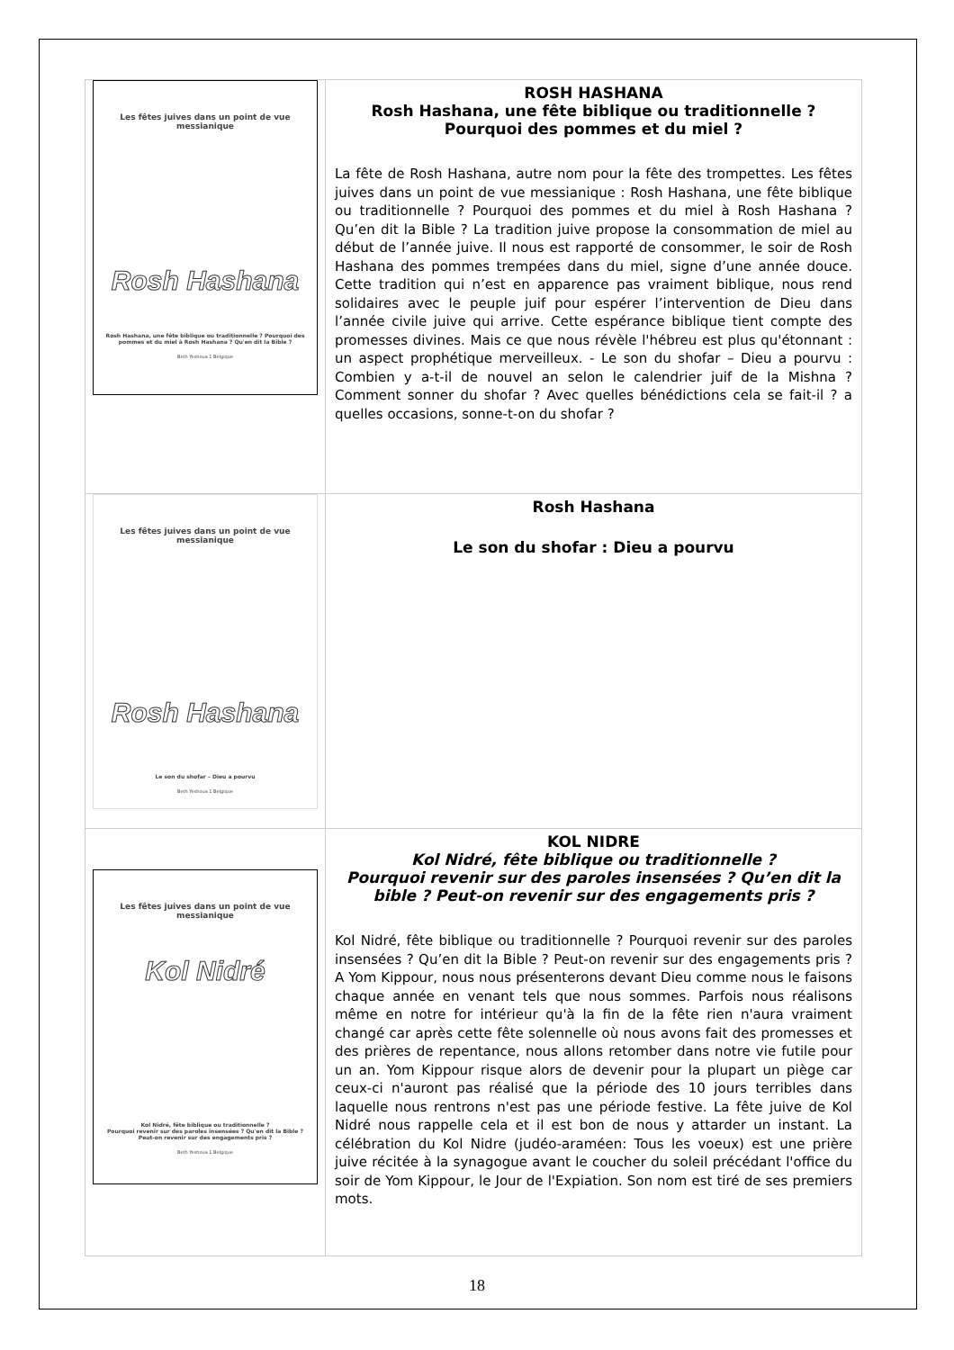| Les fêtes juives dans un point de vue messianique Rosh Hashana Rosh Hashana, une fête biblique ou traditionnelle ? Pourquoi des pommes et du miel à Rosh Hashana ? Qu'en dit la Bible ? Beth Yeshoua 1 Belgique | ROSH HASHANA Rosh Hashana, une fête biblique ou traditionnelle ? Pourquoi des pommes et du miel ? La fête de Rosh Hashana, autre nom pour la fête des trompettes. Les fêtes juives dans un point de vue messianique : Rosh Hashana, une fête biblique ou traditionnelle ? Pourquoi des pommes et du miel à Rosh Hashana ? Qu’en dit la Bible ? La tradition juive propose la consommation de miel au début de l’année juive. Il nous est rapporté de consommer, le soir de Rosh Hashana des pommes trempées dans du miel, signe d’une année douce. Cette tradition qui n’est en apparence pas vraiment biblique, nous rend solidaires avec le peuple juif pour espérer l’intervention de Dieu dans l’année civile juive qui arrive. Cette espérance biblique tient compte des promesses divines. Mais ce que nous révèle l'hébreu est plus qu'étonnant : un aspect prophétique merveilleux. - Le son du shofar – Dieu a pourvu : Combien y a-t-il de nouvel an selon le calendrier juif de la Mishna ? Comment sonner du shofar ? Avec quelles bénédictions cela se fait-il ? a quelles occasions, sonne-t-on du shofar ? |
| Les fêtes juives dans un point de vue messianique Rosh Hashana Le son du shofar – Dieu a pourvu Beth Yeshoua 1 Belgique | Rosh Hashana Le son du shofar : Dieu a pourvu |
| Les fêtes juives dans un point de vue messianique Kol Nidré Kol Nidré, fête biblique ou traditionnelle ? Pourquoi revenir sur des paroles insensées ? Qu'en dit la Bible ? Peut-on revenir sur des engagements pris ? Beth Yeshoua 1 Belgique | KOL NIDRE Kol Nidré, fête biblique ou traditionnelle ? Pourquoi revenir sur des paroles insensées ? Qu’en dit la bible ? Peut-on revenir sur des engagements pris ? Kol Nidré, fête biblique ou traditionnelle ? Pourquoi revenir sur des paroles insensées ? Qu’en dit la Bible ? Peut-on revenir sur des engagements pris ? A Yom Kippour, nous nous présenterons devant Dieu comme nous le faisons chaque année en venant tels que nous sommes. Parfois nous réalisons même en notre for intérieur qu'à la fin de la fête rien n'aura vraiment changé car après cette fête solennelle où nous avons fait des promesses et des prières de repentance, nous allons retomber dans notre vie futile pour un an. Yom Kippour risque alors de devenir pour la plupart un piège car ceux-ci n'auront pas réalisé que la période des 10 jours terribles dans laquelle nous rentrons n'est pas une période festive. La fête juive de Kol Nidré nous rappelle cela et il est bon de nous y attarder un instant. La célébration du Kol Nidre (judéo-araméen: Tous les voeux) est une prière juive récitée à la synagogue avant le coucher du soleil précédant l'office du soir de Yom Kippour, le Jour de l'Expiation. Son nom est tiré de ses premiers mots. |
18